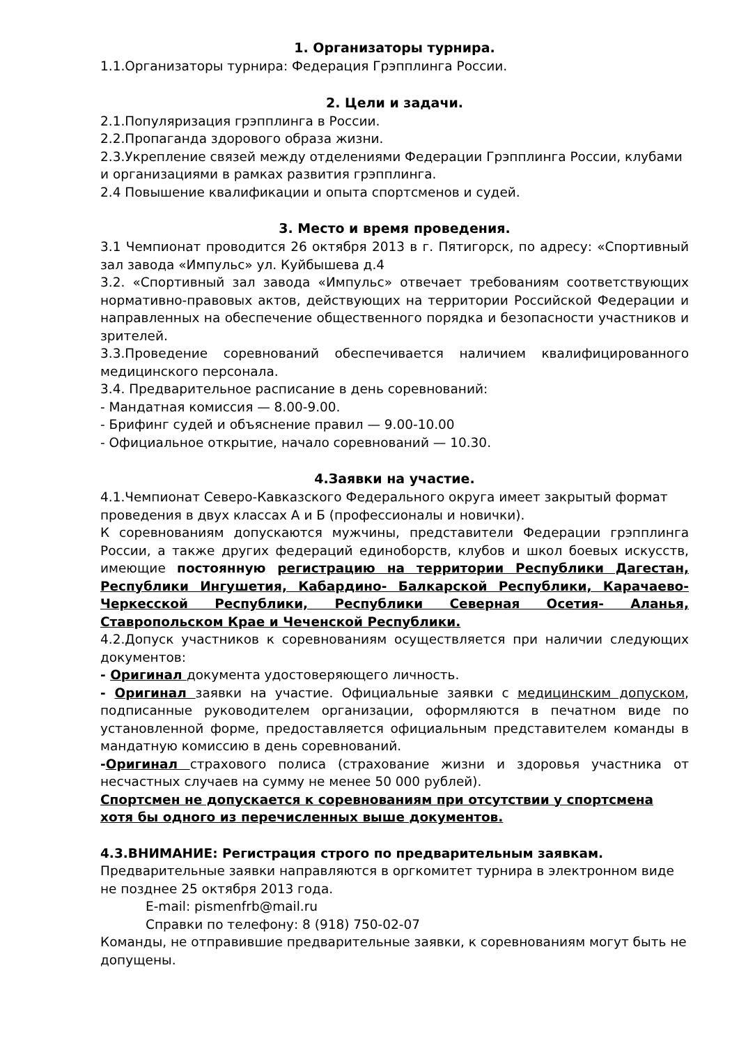1. Организаторы турнира.
1.1.Организаторы турнира: Федерация Грэпплинга России.
2. Цели и задачи.
2.1.Популяризация грэпплинга в России.
2.2.Пропаганда здорового образа жизни.
2.3.Укрепление связей между отделениями Федерации Грэпплинга России, клубами и организациями в рамках развития грэпплинга.
2.4 Повышение квалификации и опыта спортсменов и судей.
3. Место и время проведения.
3.1 Чемпионат проводится 26 октября 2013 в г. Пятигорск, по адресу: «Спортивный зал завода «Импульс» ул. Куйбышева д.4
3.2. «Спортивный зал завода «Импульс» отвечает требованиям соответствующих нормативно-правовых актов, действующих на территории Российской Федерации и направленных на обеспечение общественного порядка и безопасности участников и зрителей.
3.3.Проведение соревнований обеспечивается наличием квалифицированного медицинского персонала.
3.4. Предварительное расписание в день соревнований:
- Мандатная комиссия — 8.00-9.00.
- Брифинг судей и объяснение правил — 9.00-10.00
- Официальное открытие, начало соревнований — 10.30.
4.Заявки на участие.
4.1.Чемпионат Северо-Кавказского Федерального округа имеет закрытый формат проведения в двух классах А и Б (профессионалы и новички).
К соревнованиям допускаются мужчины, представители Федерации грэпплинга России, а также других федераций единоборств, клубов и школ боевых искусств, имеющие постоянную регистрацию на территории Республики Дагестан, Республики Ингушетия, Кабардино- Балкарской Республики, Карачаево- Черкесской Республики, Республики Северная Осетия- Аланья, Ставропольском Крае и Чеченской Республики.
4.2.Допуск участников к соревнованиям осуществляется при наличии следующих документов:
- Оригинал документа удостоверяющего личность.
- Оригинал заявки на участие. Официальные заявки с медицинским допуском, подписанные руководителем организации, оформляются в печатном виде по установленной форме, предоставляется официальным представителем команды в мандатную комиссию в день соревнований.
-Оригинал страхового полиса (страхование жизни и здоровья участника от несчастных случаев на сумму не менее 50 000 рублей).
Спортсмен не допускается к соревнованиям при отсутствии у спортсмена хотя бы одного из перечисленных выше документов.
4.3.ВНИМАНИЕ: Регистрация строго по предварительным заявкам.
Предварительные заявки направляются в оргкомитет турнира в электронном виде не позднее 25 октября 2013 года.
E-mail: pismenfrb@mail.ru
Справки по телефону: 8 (918) 750-02-07
Команды, не отправившие предварительные заявки, к соревнованиям могут быть не допущены.